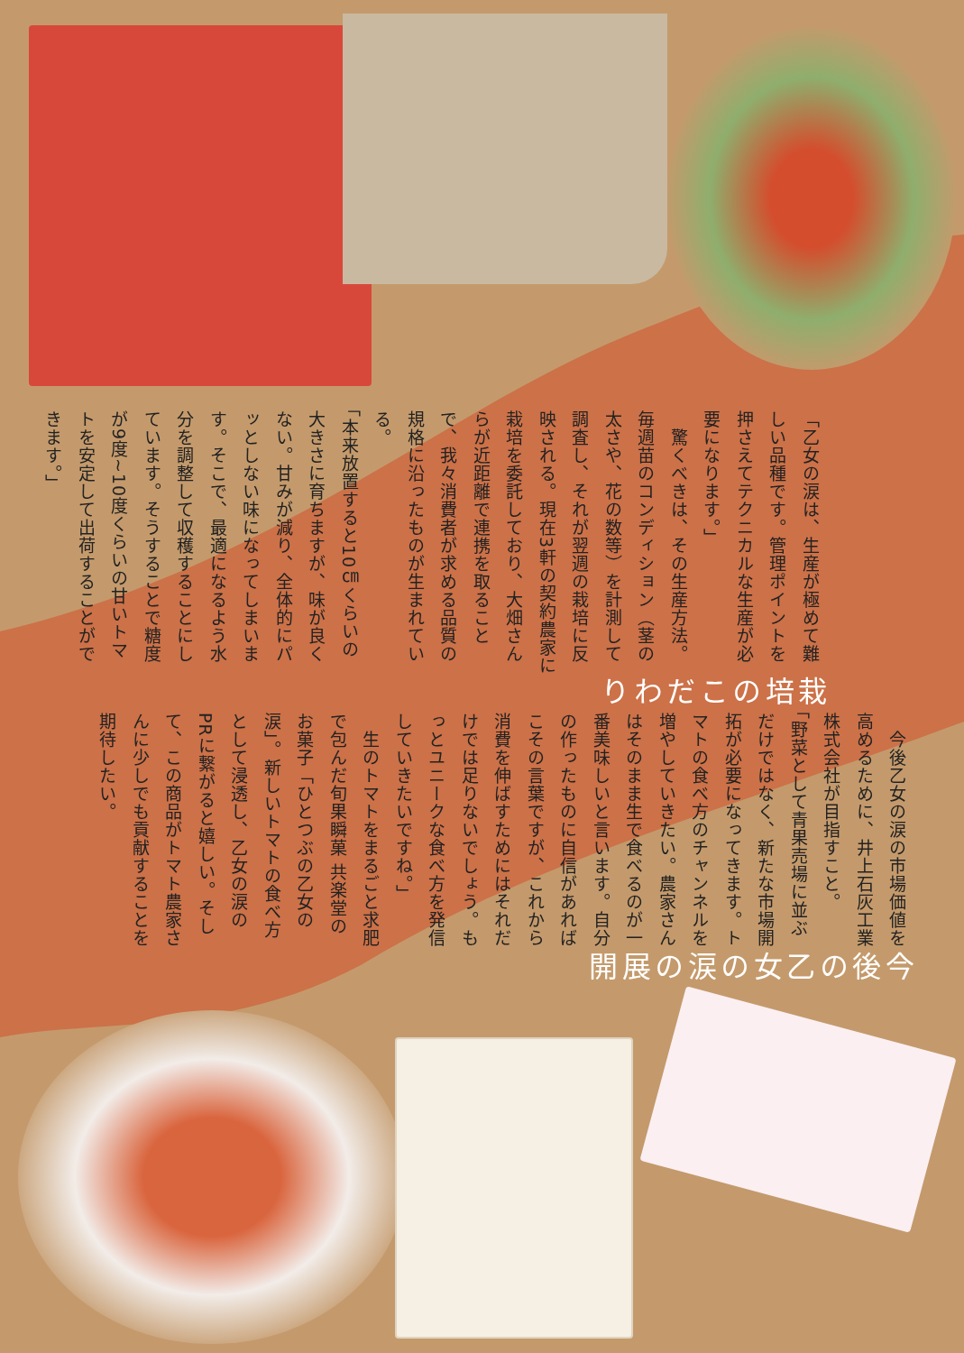栽培のこだわり
「乙女の涙は、生産が極めて難しい品種です。管理ポイントを押さえてテクニカルな生産が必要になります。」
　驚くべきは、その生産方法。毎週苗のコンディション（茎の太さや、花の数等）を計測して調査し、それが翌週の栽培に反映される。現在3軒の契約農家に栽培を委託しており、大畑さんらが近距離で連携を取ることで、我々消費者が求める品質の規格に沿ったものが生まれている。
「本来放置すると10㎝くらいの大きさに育ちますが、味が良くない。甘みが減り、全体的にパッとしない味になってしまいます。そこで、最適になるよう水分を調整して収穫することにしています。そうすることで糖度が9度~10度くらいの甘いトマトを安定して出荷することができます。」
今後の乙女の涙の展開
　今後乙女の涙の市場価値を高めるために、井上石灰工業株式会社が目指すこと。
「野菜として青果売場に並ぶだけではなく、新たな市場開拓が必要になってきます。トマトの食べ方のチャンネルを増やしていきたい。農家さんはそのまま生で食べるのが一番美味しいと言います。自分の作ったものに自信があればこその言葉ですが、これから消費を伸ばすためにはそれだけでは足りないでしょう。もっとユニークな食べ方を発信していきたいですね。」
　生のトマトをまるごと求肥で包んだ旬果瞬菓 共楽堂のお菓子「ひとつぶの乙女の涙」。新しいトマトの食べ方として浸透し、乙女の涙のPRに繋がると嬉しい。そして、この商品がトマト農家さんに少しでも貢献することを期待したい。